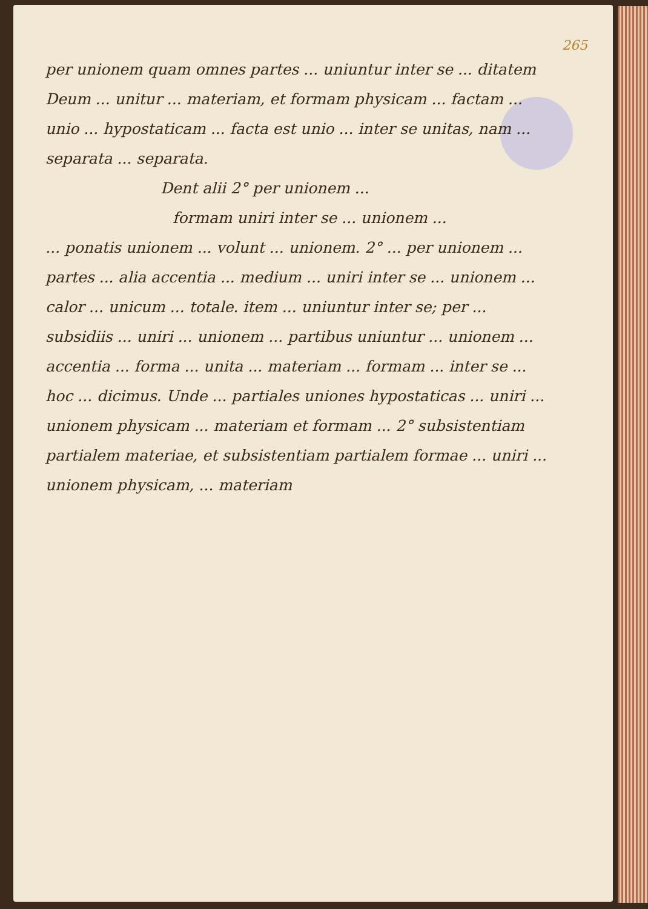265
per unionem quam omnes partes ... uniuntur inter se ... ditatem Deum ... unitur ... materiam, et formam physicam ... factam ... unio ... hypostaticam ... facta est unio ... inter se unitas, nam ... separata ... separata.
Dent alii 2° per unionem ...
formam uniri inter se ... unionem ...
... ponatis unionem ... volunt ... unionem. 2° ... per unionem ... partes ... alia accentia ... medium ... uniri inter se ... unionem ... calor ... unicum ... totale. item ... uniuntur inter se; per ... subsidiis ... uniri ... unionem ... partibus uniuntur ... unionem ... accentia ... forma ... unita ... materiam ... formam ... inter se ... hoc ... dicimus. Unde ... partiales uniones hypostaticas ... uniri ... unionem physicam ... materiam et formam ... 2° subsistentiam partialem materiae, et subsistentiam partialem formae ... uniri ... unionem physicam, ... materiam